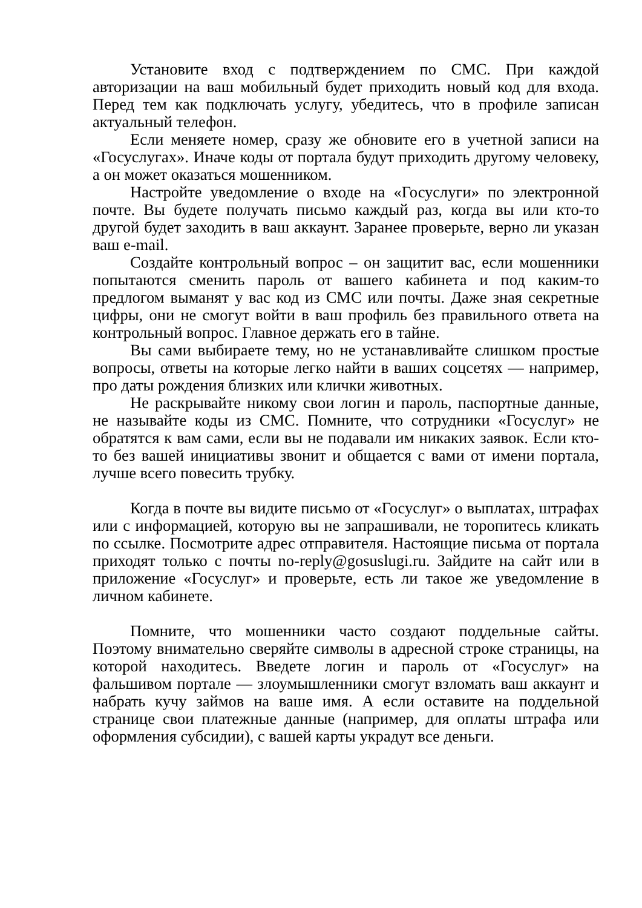Установите вход с подтверждением по СМС. При каждой авторизации на ваш мобильный будет приходить новый код для входа. Перед тем как подключать услугу, убедитесь, что в профиле записан актуальный телефон.
Если меняете номер, сразу же обновите его в учетной записи на «Госуслугах». Иначе коды от портала будут приходить другому человеку, а он может оказаться мошенником.
Настройте уведомление о входе на «Госуслуги» по электронной почте. Вы будете получать письмо каждый раз, когда вы или кто-то другой будет заходить в ваш аккаунт. Заранее проверьте, верно ли указан ваш e-mail.
Создайте контрольный вопрос – он защитит вас, если мошенники попытаются сменить пароль от вашего кабинета и под каким-то предлогом выманят у вас код из СМС или почты. Даже зная секретные цифры, они не смогут войти в ваш профиль без правильного ответа на контрольный вопрос. Главное держать его в тайне.
Вы сами выбираете тему, но не устанавливайте слишком простые вопросы, ответы на которые легко найти в ваших соцсетях — например, про даты рождения близких или клички животных.
Не раскрывайте никому свои логин и пароль, паспортные данные, не называйте коды из СМС. Помните, что сотрудники «Госуслуг» не обратятся к вам сами, если вы не подавали им никаких заявок. Если кто-то без вашей инициативы звонит и общается с вами от имени портала, лучше всего повесить трубку.
Когда в почте вы видите письмо от «Госуслуг» о выплатах, штрафах или с информацией, которую вы не запрашивали, не торопитесь кликать по ссылке. Посмотрите адрес отправителя. Настоящие письма от портала приходят только с почты no-reply@gosuslugi.ru. Зайдите на сайт или в приложение «Госуслуг» и проверьте, есть ли такое же уведомление в личном кабинете.
Помните, что мошенники часто создают поддельные сайты. Поэтому внимательно сверяйте символы в адресной строке страницы, на которой находитесь. Введете логин и пароль от «Госуслуг» на фальшивом портале — злоумышленники смогут взломать ваш аккаунт и набрать кучу займов на ваше имя. А если оставите на поддельной странице свои платежные данные (например, для оплаты штрафа или оформления субсидии), с вашей карты украдут все деньги.